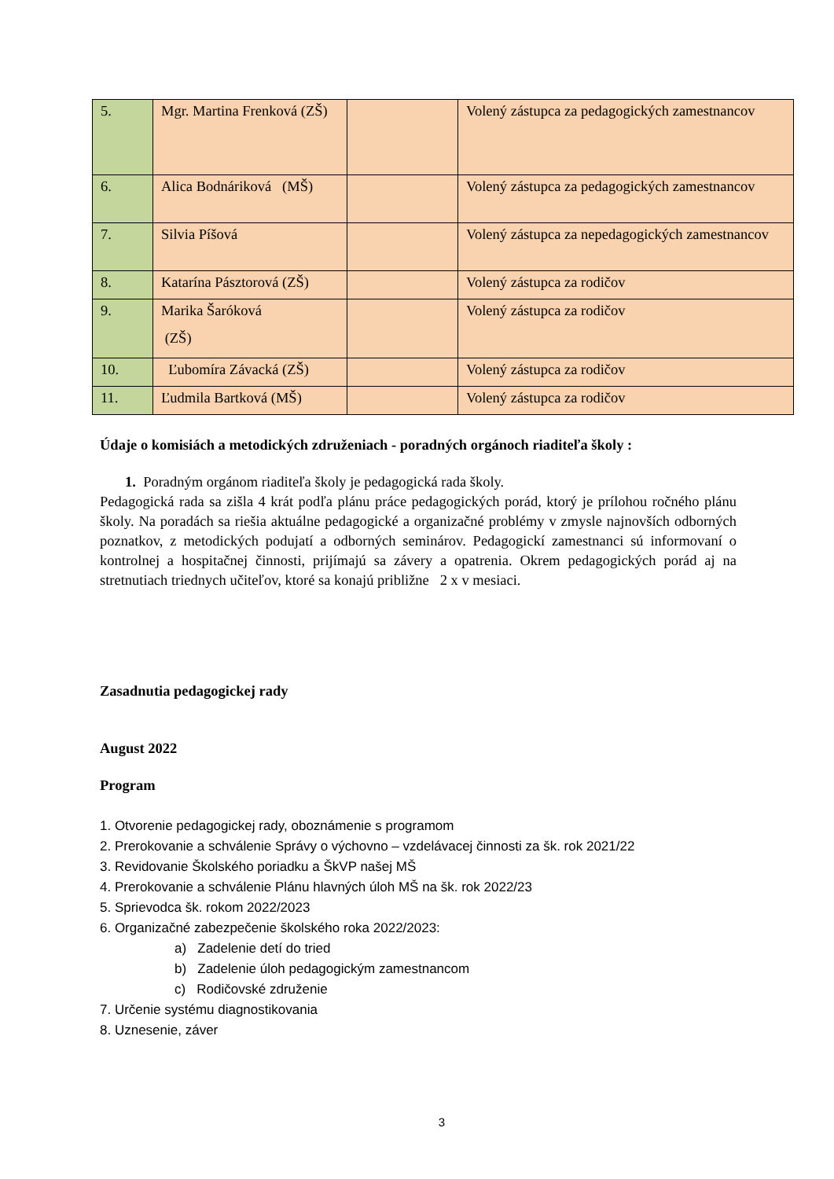| 5. | Mgr. Martina Frenková (ZŠ) | | Volený zástupca za pedagogických zamestnancov |
| 6. | Alica Bodnáriková (MŠ) | | Volený zástupca za pedagogických zamestnancov |
| 7. | Silvia Píšová | | Volený zástupca za nepedagogických zamestnancov |
| 8. | Katarína Pásztorová (ZŠ) | | Volený zástupca za rodičov |
| 9. | Marika Šaróková (ZŠ) | | Volený zástupca za rodičov |
| 10. | Ľubomíra Závacká (ZŠ) | | Volený zástupca za rodičov |
| 11. | Ľudmila Bartková (MŠ) | | Volený zástupca za rodičov |
Údaje o komisiách a metodických združeniach - poradných orgánoch riaditeľa školy :
1. Poradným orgánom riaditeľa školy je pedagogická rada školy.
Pedagogická rada sa zišla 4 krát podľa plánu práce pedagogických porád, ktorý je prílohou ročného plánu školy. Na poradách sa riešia aktuálne pedagogické a organizačné problémy v zmysle najnovších odborných poznatkov, z metodických podujatí a odborných seminárov. Pedagogickí zamestnanci sú informovaní o kontrolnej a hospitačnej činnosti, prijímajú sa závery a opatrenia. Okrem pedagogických porád aj na stretnutiach triednych učiteľov, ktoré sa konajú približne 2 x v mesiaci.
Zasadnutia pedagogickej rady
August 2022
Program
1. Otvorenie pedagogickej rady, oboznámenie s programom
2. Prerokovanie a schválenie Správy o výchovno – vzdelávacej činnosti za šk. rok 2021/22
3. Revidovanie Školského poriadku a ŠkVP našej MŠ
4. Prerokovanie a schválenie Plánu hlavných úloh MŠ na šk. rok 2022/23
5. Sprievodca šk. rokom 2022/2023
6. Organizačné zabezpečenie školského roka 2022/2023:
a) Zadelenie detí do tried
b) Zadelenie úloh pedagogickým zamestnancom
c) Rodičovské združenie
7. Určenie systému diagnostikovania
8. Uznesenie, záver
3